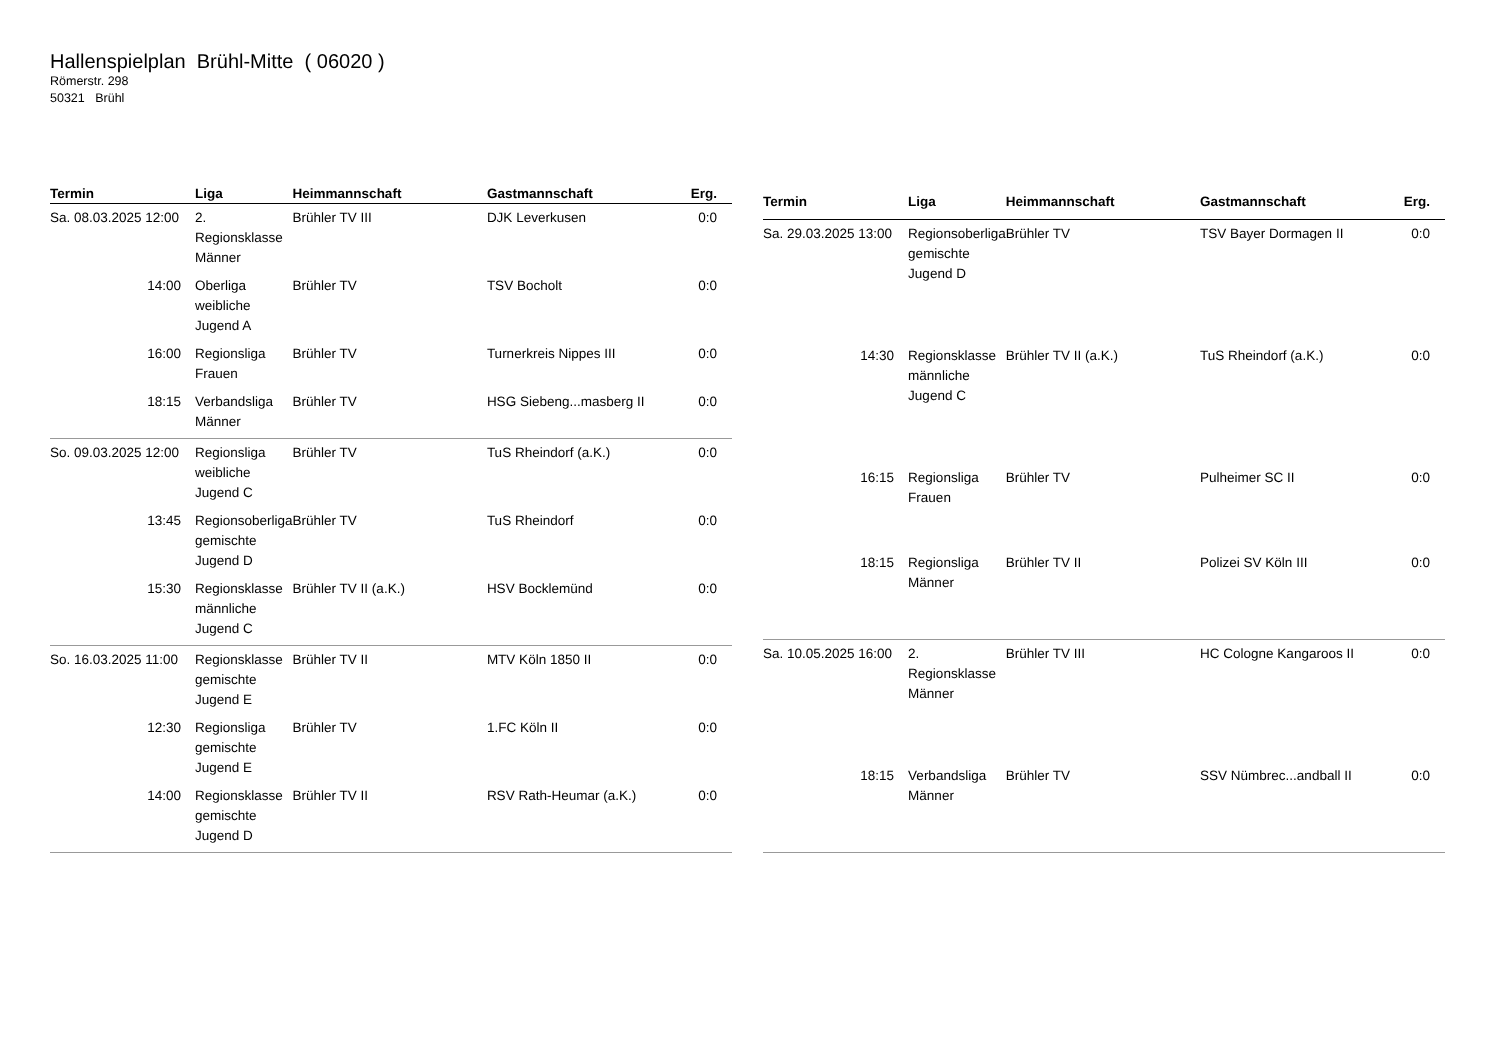Hallenspielplan Brühl-Mitte ( 06020 )
Römerstr. 298
50321 Brühl
| Termin | Liga | Heimmannschaft | Gastmannschaft | Erg. |
| --- | --- | --- | --- | --- |
| Sa. 08.03.2025 12:00 | 2. Regionsklasse Männer | Brühler TV III | DJK Leverkusen | 0:0 |
| 14:00 | Oberliga weibliche Jugend A | Brühler TV | TSV Bocholt | 0:0 |
| 16:00 | Regionsliga Frauen | Brühler TV | Turnerkreis Nippes III | 0:0 |
| 18:15 | Verbandsliga Männer | Brühler TV | HSG Siebeng...masberg II | 0:0 |
| So. 09.03.2025 12:00 | Regionsliga weibliche Jugend C | Brühler TV | TuS Rheindorf (a.K.) | 0:0 |
| 13:45 | Regionsoberliga gemischte Jugend D | Brühler TV | TuS Rheindorf | 0:0 |
| 15:30 | Regionsklasse männliche Jugend C | Brühler TV II (a.K.) | HSV Bocklemünd | 0:0 |
| So. 16.03.2025 11:00 | Regionsklasse gemischte Jugend E | Brühler TV II | MTV Köln 1850 II | 0:0 |
| 12:30 | Regionsliga gemischte Jugend E | Brühler TV | 1.FC Köln II | 0:0 |
| 14:00 | Regionsklasse gemischte Jugend D | Brühler TV II | RSV Rath-Heumar (a.K.) | 0:0 |
| Termin | Liga | Heimmannschaft | Gastmannschaft | Erg. |
| --- | --- | --- | --- | --- |
| Sa. 29.03.2025 13:00 | Regionsoberliga gemischte Jugend D | Brühler TV | TSV Bayer Dormagen II | 0:0 |
| 14:30 | Regionsklasse männliche Jugend C | Brühler TV II (a.K.) | TuS Rheindorf (a.K.) | 0:0 |
| 16:15 | Regionsliga Frauen | Brühler TV | Pulheimer SC II | 0:0 |
| 18:15 | Regionsliga Männer | Brühler TV II | Polizei SV Köln III | 0:0 |
| Sa. 10.05.2025 16:00 | 2. Regionsklasse Männer | Brühler TV III | HC Cologne Kangaroos II | 0:0 |
| 18:15 | Verbandsliga Männer | Brühler TV | SSV Nümbrec...andball II | 0:0 |